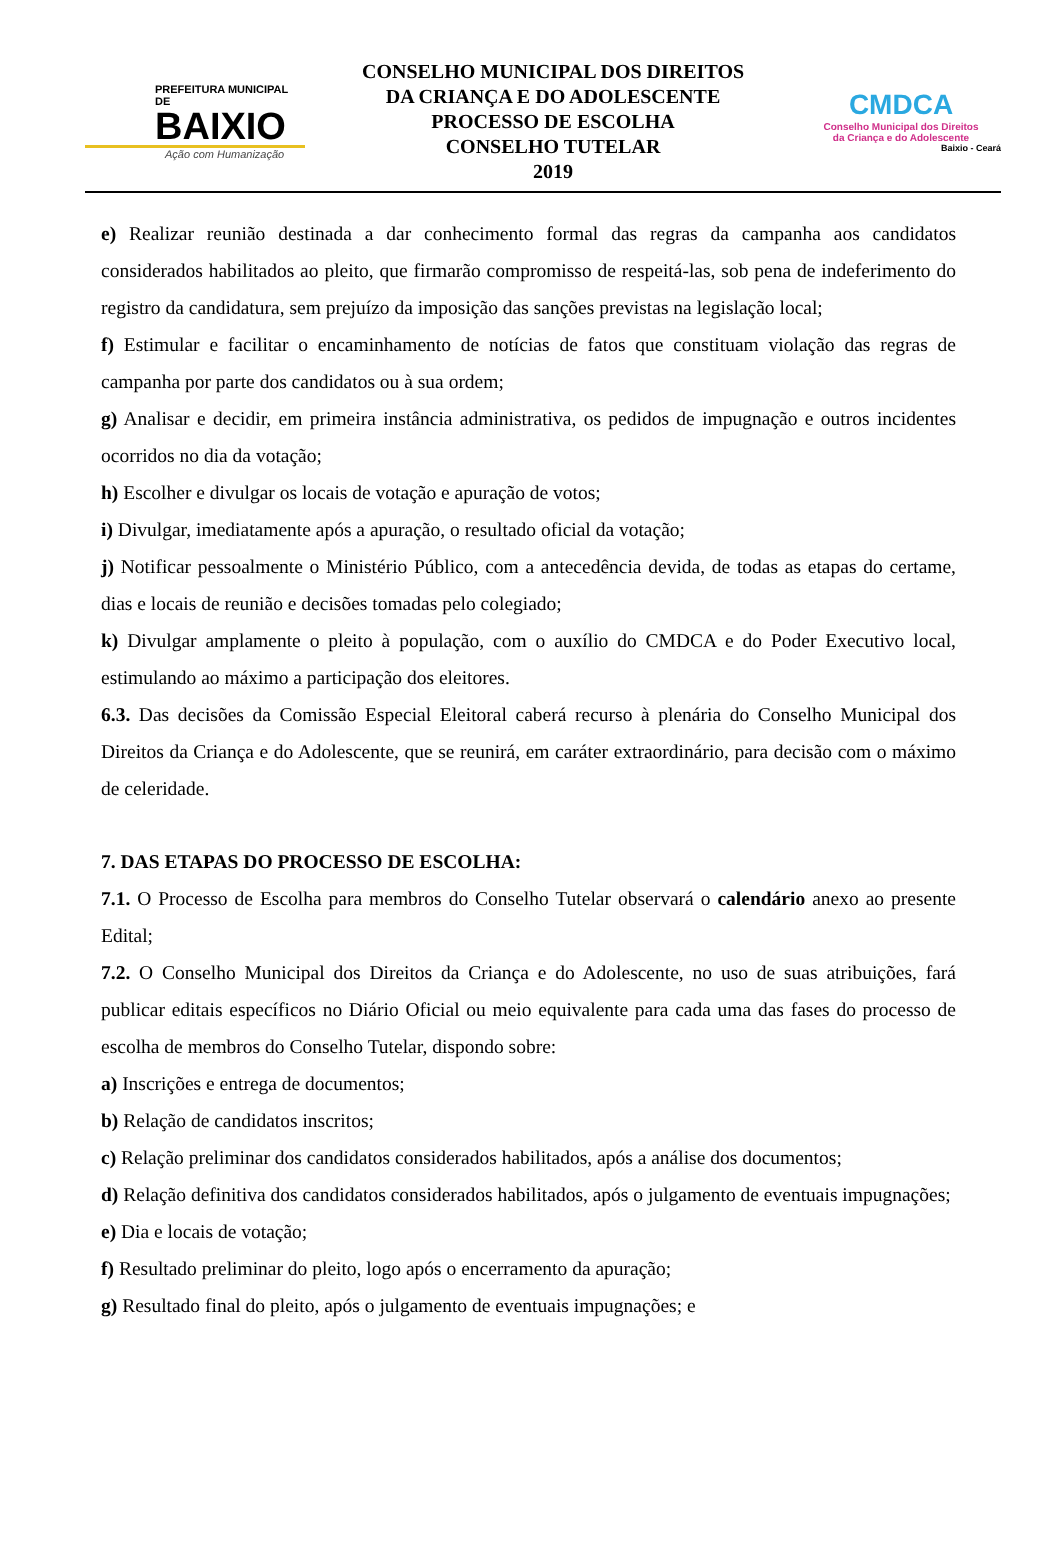PREFEITURA MUNICIPAL DE
BAIXIO
Ação com Humanização
CONSELHO MUNICIPAL DOS DIREITOS
DA CRIANÇA E DO ADOLESCENTE
PROCESSO DE ESCOLHA
CONSELHO TUTELAR
2019
CMDCA
Conselho Municipal dos Direitos
da Criança e do Adolescente
Baixio - Ceará
e) Realizar reunião destinada a dar conhecimento formal das regras da campanha aos candidatos considerados habilitados ao pleito, que firmarão compromisso de respeitá-las, sob pena de indeferimento do registro da candidatura, sem prejuízo da imposição das sanções previstas na legislação local;
f) Estimular e facilitar o encaminhamento de notícias de fatos que constituam violação das regras de campanha por parte dos candidatos ou à sua ordem;
g) Analisar e decidir, em primeira instância administrativa, os pedidos de impugnação e outros incidentes ocorridos no dia da votação;
h) Escolher e divulgar os locais de votação e apuração de votos;
i) Divulgar, imediatamente após a apuração, o resultado oficial da votação;
j) Notificar pessoalmente o Ministério Público, com a antecedência devida, de todas as etapas do certame, dias e locais de reunião e decisões tomadas pelo colegiado;
k) Divulgar amplamente o pleito à população, com o auxílio do CMDCA e do Poder Executivo local, estimulando ao máximo a participação dos eleitores.
6.3. Das decisões da Comissão Especial Eleitoral caberá recurso à plenária do Conselho Municipal dos Direitos da Criança e do Adolescente, que se reunirá, em caráter extraordinário, para decisão com o máximo de celeridade.
7. DAS ETAPAS DO PROCESSO DE ESCOLHA:
7.1. O Processo de Escolha para membros do Conselho Tutelar observará o calendário anexo ao presente Edital;
7.2. O Conselho Municipal dos Direitos da Criança e do Adolescente, no uso de suas atribuições, fará publicar editais específicos no Diário Oficial ou meio equivalente para cada uma das fases do processo de escolha de membros do Conselho Tutelar, dispondo sobre:
a) Inscrições e entrega de documentos;
b) Relação de candidatos inscritos;
c) Relação preliminar dos candidatos considerados habilitados, após a análise dos documentos;
d) Relação definitiva dos candidatos considerados habilitados, após o julgamento de eventuais impugnações;
e) Dia e locais de votação;
f) Resultado preliminar do pleito, logo após o encerramento da apuração;
g) Resultado final do pleito, após o julgamento de eventuais impugnações; e